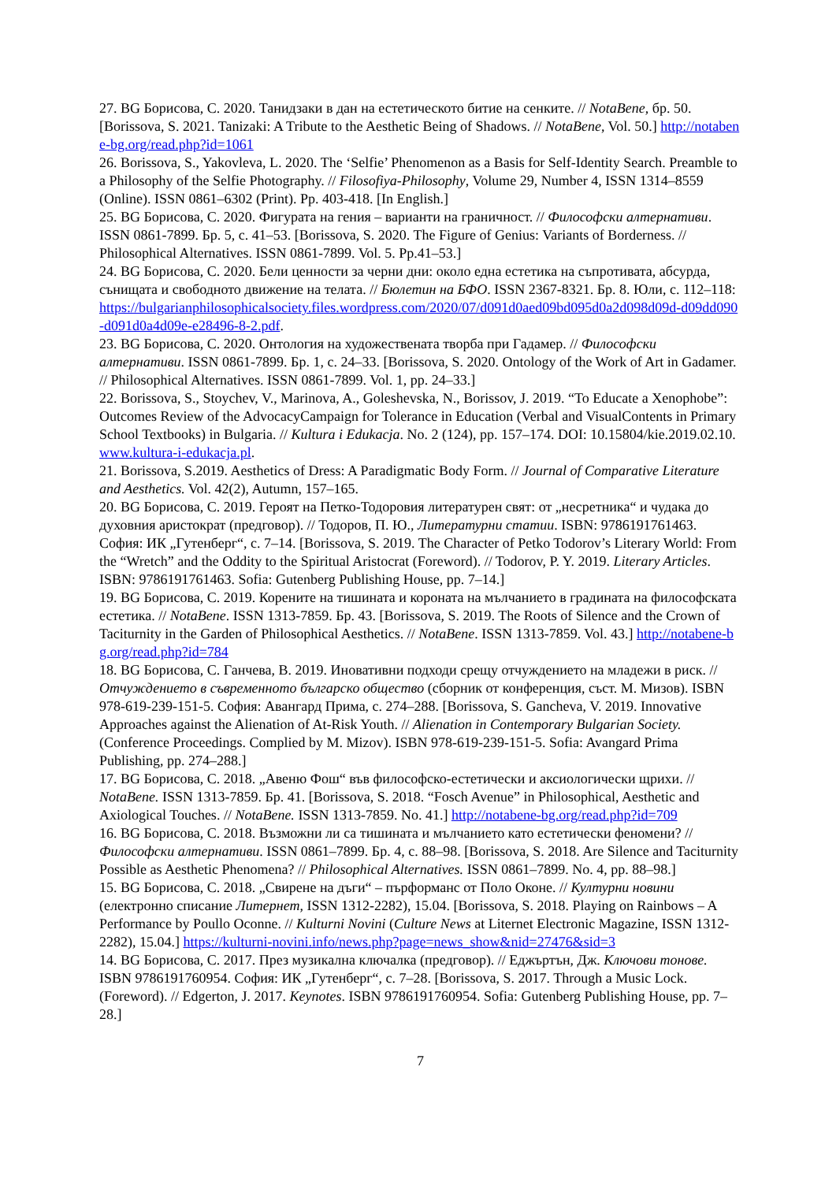27. BG Борисова, С. 2020. Танидзаки в дан на естетическото битие на сенките. // NotaBene, бр. 50. [Borissova, S. 2021. Tanizaki: A Tribute to the Aesthetic Being of Shadows. // NotaBene, Vol. 50.] http://notabene-bg.org/read.php?id=1061
26. Borissova, S., Yakovleva, L. 2020. The ‘Selfie’ Phenomenon as a Basis for Self-Identity Search. Preamble to a Philosophy of the Selfie Photography. // Filosofiya-Philosophy, Volume 29, Number 4, ISSN 1314–8559 (Online). ISSN 0861–6302 (Print). Pp. 403-418. [In English.]
25. BG Борисова, С. 2020. Фигурата на гения – варианти на граничност. // Философски алтернативи. ISSN 0861-7899. Бр. 5, с. 41–53. [Borissova, S. 2020. The Figure of Genius: Variants of Borderness. // Philosophical Alternatives. ISSN 0861-7899. Vol. 5. Pp.41–53.]
24. BG Борисова, С. 2020. Бели ценности за черни дни: около една естетика на съпротивата, абсурда, сънищата и свободното движение на телата. // Бюлетин на БФО. ISSN 2367-8321. Бр. 8. Юли, с. 112–118: https://bulgarianphilosophicalsociety.files.wordpress.com/2020/07/d091d0aed09bd095d0a2d098d09d-d09dd090-d091d0a4d09e-e28496-8-2.pdf.
23. BG Борисова, С. 2020. Онтология на художествената творба при Гадамер. // Философски алтернативи. ISSN 0861-7899. Бр. 1, с. 24–33. [Borissova, S. 2020. Ontology of the Work of Art in Gadamer. // Philosophical Alternatives. ISSN 0861-7899. Vol. 1, pp. 24–33.]
22. Borissova, S., Stoychev, V., Marinova, A., Goleshevska, N., Borissov, J. 2019. “To Educate a Xenophobe”: Outcomes Review of the AdvocacyCampaign for Tolerance in Education (Verbal and VisualContents in Primary School Textbooks) in Bulgaria. // Kultura i Edukacja. No. 2 (124), pp. 157–174. DOI: 10.15804/kie.2019.02.10. www.kultura-i-edukacja.pl.
21. Borissova, S.2019. Aesthetics of Dress: A Paradigmatic Body Form. // Journal of Comparative Literature and Aesthetics. Vol. 42(2), Autumn, 157–165.
20. BG Борисова, С. 2019. Героят на Петко-Тодоровия литературен свят: от „несретника“ и чудака до духовния аристократ (предговор). // Тодоров, П. Ю., Литературни статии. ISBN: 9786191761463. София: ИК „Гутенберг“, с. 7–14. [Borissova, S. 2019. The Character of Petko Todorov’s Literary World: From the “Wretch” and the Oddity to the Spiritual Aristocrat (Foreword). // Todorov, P. Y. 2019. Literary Articles. ISBN: 9786191761463. Sofia: Gutenberg Publishing House, pp. 7–14.]
19. BG Борисова, С. 2019. Корените на тишината и короната на мълчанието в градината на философската естетика. // NotaBene. ISSN 1313-7859. Бр. 43. [Borissova, S. 2019. The Roots of Silence and the Crown of Taciturnity in the Garden of Philosophical Aesthetics. // NotaBene. ISSN 1313-7859. Vol. 43.] http://notabene-bg.org/read.php?id=784
18. BG Борисова, С. Ганчева, В. 2019. Иновативни подходи срещу отчуждението на младежи в риск. // Отчуждението в съвременното българско общество (сборник от конференция, съст. М. Мизов). ISBN 978-619-239-151-5. София: Авангард Прима, с. 274–288. [Borissova, S. Gancheva, V. 2019. Innovative Approaches against the Alienation of At-Risk Youth. // Alienation in Contemporary Bulgarian Society. (Conference Proceedings. Complied by M. Mizov). ISBN 978-619-239-151-5. Sofia: Avangard Prima Publishing, pp. 274–288.]
17. BG Борисова, С. 2018. „Авеню Фош“ във философско-естетически и аксиологически щрихи. // NotaBene. ISSN 1313-7859. Бр. 41. [Borissova, S. 2018. “Fosch Avenue” in Philosophical, Aesthetic and Axiological Touches. // NotaBene. ISSN 1313-7859. No. 41.] http://notabene-bg.org/read.php?id=709
16. BG Борисова, С. 2018. Възможни ли са тишината и мълчанието като естетически феномени? // Философски алтернативи. ISSN 0861–7899. Бр. 4, с. 88–98. [Borissova, S. 2018. Are Silence and Taciturnity Possible as Aesthetic Phenomena? // Philosophical Alternatives. ISSN 0861–7899. No. 4, pp. 88–98.]
15. BG Борисова, С. 2018. „Свирене на дъги“ – пърформанс от Поло Оконе. // Културни новини (електронно списание Литернет, ISSN 1312-2282), 15.04. [Borissova, S. 2018. Playing on Rainbows – A Performance by Poullo Oconne. // Kulturni Novini (Culture News at Liternet Electronic Magazine, ISSN 1312-2282), 15.04.] https://kulturni-novini.info/news.php?page=news_show&nid=27476&sid=3
14. BG Борисова, С. 2017. През музикална ключалка (предговор). // Еджъртън, Дж. Ключови тонове. ISBN 9786191760954. София: ИК „Гутенберг“, с. 7–28. [Borissova, S. 2017. Through a Music Lock. (Foreword). // Edgerton, J. 2017. Keynotes. ISBN 9786191760954. Sofia: Gutenberg Publishing House, pp. 7–28.]
7